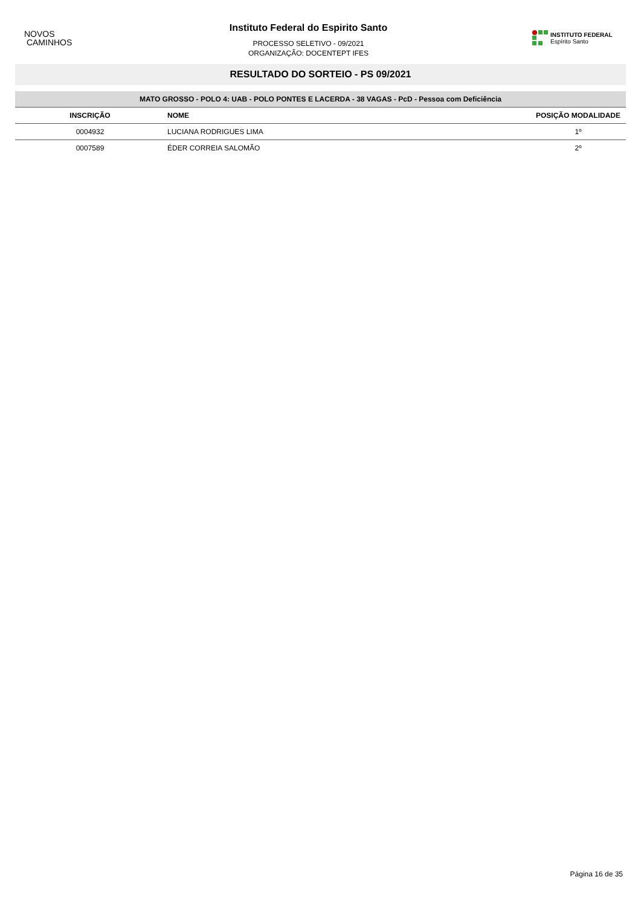NOVOS
CAMINHOS
Instituto Federal do Espirito Santo
PROCESSO SELETIVO - 09/2021
ORGANIZAÇÃO: DOCENTEPT IFES
INSTITUTO FEDERAL
Espírito Santo
RESULTADO DO SORTEIO - PS 09/2021
| MATO GROSSO - POLO 4: UAB - POLO PONTES E LACERDA - 38 VAGAS - PcD - Pessoa com Deficiência | | |
| INSCRIÇÃO | NOME | POSIÇÃO MODALIDADE |
| 0004932 | LUCIANA RODRIGUES LIMA | 1º |
| 0007589 | ÉDER CORREIA SALOMÃO | 2º |
Página 16 de 35